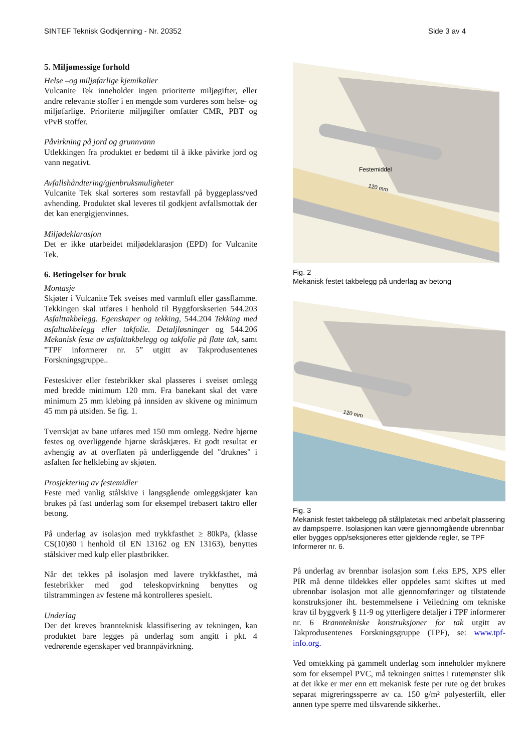SINTEF Teknisk Godkjenning - Nr. 20352 Side 3 av 4
5. Miljømessige forhold
Helse –og miljøfarlige kjemikalier
Vulcanite Tek inneholder ingen prioriterte miljøgifter, eller andre relevante stoffer i en mengde som vurderes som helse- og miljøfarlige. Prioriterte miljøgifter omfatter CMR, PBT og vPvB stoffer.
Påvirkning på jord og grunnvann
Utlekkingen fra produktet er bedømt til å ikke påvirke jord og vann negativt.
Avfallshåndtering/gjenbruksmuligheter
Vulcanite Tek skal sorteres som restavfall på byggeplass/ved avhending. Produktet skal leveres til godkjent avfallsmottak der det kan energigjenvinnes.
Miljødeklarasjon
Det er ikke utarbeidet miljødeklarasjon (EPD) for Vulcanite Tek.
6. Betingelser for bruk
Montasje
Skjøter i Vulcanite Tek sveises med varmluft eller gassflamme. Tekkingen skal utføres i henhold til Byggforskserien 544.203 Asfalttakbelegg. Egenskaper og tekking, 544.204 Tekking med asfalttakbelegg eller takfolie. Detaljløsninger og 544.206 Mekanisk feste av asfalttakbelegg og takfolie på flate tak, samt ”TPF informerer nr. 5” utgitt av Takprodusentenes Forskningsgruppe..
Festeskiver eller festebrikker skal plasseres i sveiset omlegg med bredde minimum 120 mm. Fra banekant skal det være minimum 25 mm klebing på innsiden av skivene og minimum 45 mm på utsiden. Se fig. 1.
Tverrskjøt av bane utføres med 150 mm omlegg. Nedre hjørne festes og overliggende hjørne skråskjæres. Et godt resultat er avhengig av at overflaten på underliggende del "druknes" i asfalten før helklebing av skjøten.
Prosjektering av festemidler
Feste med vanlig stålskive i langsgående omleggskjøter kan brukes på fast underlag som for eksempel trebasert taktro eller betong.
På underlag av isolasjon med trykkfasthet ≥ 80kPa, (klasse CS(10)80 i henhold til EN 13162 og EN 13163), benyttes stålskiver med kulp eller plastbrikker.
Når det tekkes på isolasjon med lavere trykkfasthet, må festebrikker med god teleskopvirkning benyttes og tilstrammingen av festene må kontrolleres spesielt.
Underlag
Der det kreves brannteknisk klassifisering av tekningen, kan produktet bare legges på underlag som angitt i pkt. 4 vedrørende egenskaper ved brannpåvirkning.
Festemiddel
120 mm
Fig. 2
Mekanisk festet takbelegg på underlag av betong
120 mm
Fig. 3
Mekanisk festet takbelegg på stålplatetak med anbefalt plassering av dampsperre. Isolasjonen kan være gjennomgående ubrennbar eller bygges opp/seksjoneres etter gjeldende regler, se TPF Informerer nr. 6.
På underlag av brennbar isolasjon som f.eks EPS, XPS eller PIR må denne tildekkes eller oppdeles samt skiftes ut med ubrennbar isolasjon mot alle gjennomføringer og tilstøtende konstruksjoner iht. bestemmelsene i Veiledning om tekniske krav til byggverk § 11-9 og ytterligere detaljer i TPF informerer nr. 6 Branntekniske konstruksjoner for tak utgitt av Takprodusentenes Forskningsgruppe (TPF), se: www.tpf-info.org.
Ved omtekking på gammelt underlag som inneholder myknere som for eksempel PVC, må tekningen snittes i rutemønster slik at det ikke er mer enn ett mekanisk feste per rute og det brukes separat migreringssperre av ca. 150 g/m² polyesterfilt, eller annen type sperre med tilsvarende sikkerhet.